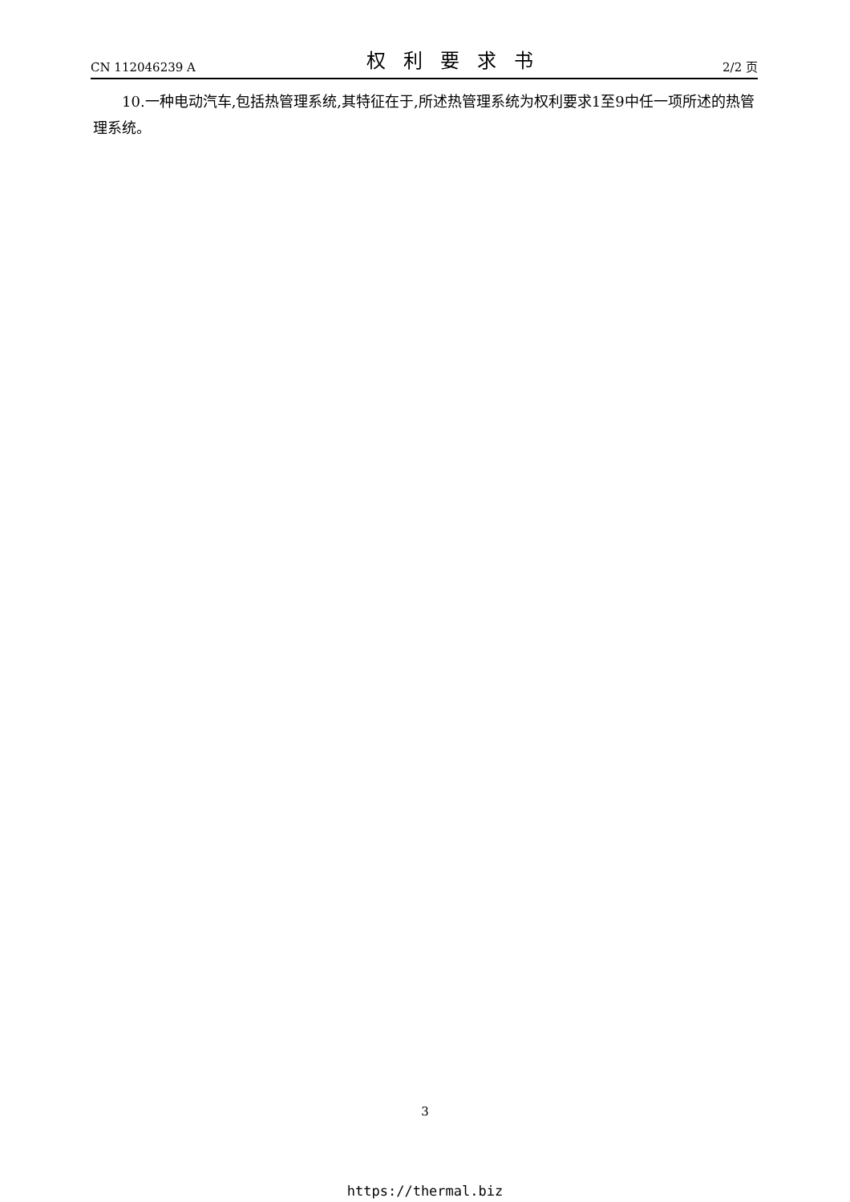CN 112046239 A 权利要求书 2/2 页
10.一种电动汽车,包括热管理系统,其特征在于,所述热管理系统为权利要求1至9中任一项所述的热管理系统。
3
https://thermal.biz